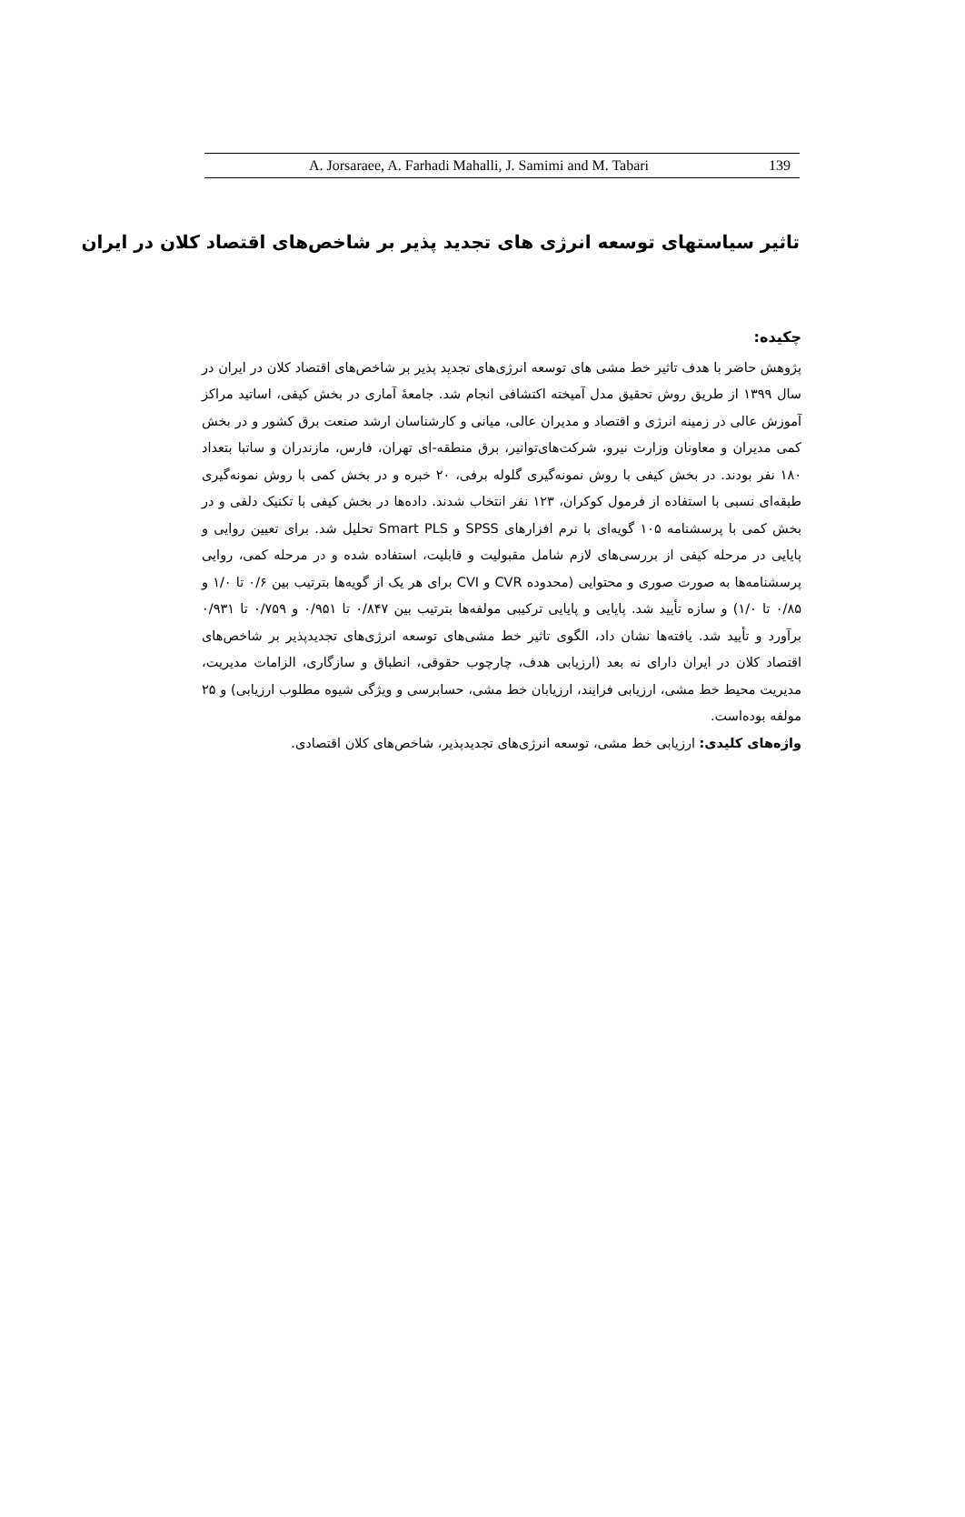A. Jorsaraee, A. Farhadi Mahalli, J. Samimi and M. Tabari 139
تاثیر سیاستهای توسعه انرژی های تجدید پذیر بر شاخص‌های اقتصاد کلان در ایران
چکیده:
پژوهش حاضر با هدف تاثیر خط مشی های توسعه انرژی‌های تجدید پذیر بر شاخص‌های اقتصاد کلان در ایران در سال ۱۳۹۹ از طریق روش تحقیق مدل آمیخته اکتشافی انجام شد. جامعهٔ آماری در بخش کیفی، اساتید مراکز آموزش عالی در زمینه انرژی و اقتصاد و مدیران عالی، میانی و کارشناسان ارشد صنعت برق کشور و در بخش کمی مدیران و معاونان وزارت نیرو، شرکت‌های‌توانیر، برق منطقه-ای تهران، فارس، مازندران و ساتبا بتعداد ۱۸۰ نفر بودند. در بخش کیفی با روش نمونه‌گیری گلوله برفی، ۲۰ خبره و در بخش کمی با روش نمونه‌گیری طبقه‌ای نسبی با استفاده از فرمول کوکران، ۱۲۳ نفر انتخاب شدند. داده‌ها در بخش کیفی با تکنیک دلفی و در بخش کمی با پرسشنامه ۱۰۵ گویه‌ای با نرم افزارهای SPSS و Smart PLS تحلیل شد. برای تعیین روایی و پایایی در مرحله کیفی از بررسی‌های لازم شامل مقبولیت و قابلیت، استفاده شده و در مرحله کمی، روایی پرسشنامه‌ها به صورت صوری و محتوایی (محدوده CVR و CVI برای هر یک از گویه‌ها بترتیب بین ۰/۶ تا ۱/۰ و ۰/۸۵ تا ۱/۰) و سازه تأیید شد. پایایی و پایایی ترکیبی مولفه‌ها بترتیب بین ۰/۸۴۷ تا ۰/۹۵۱ و ۰/۷۵۹ تا ۰/۹۳۱ برآورد و تأیید شد. یافته‌ها نشان داد، الگوی تاثیر خط مشی‌های توسعه انرژی‌های تجدیدپذیر بر شاخص‌های اقتصاد کلان در ایران دارای نه بعد (ارزیابی هدف، چارچوب حقوقی، انطباق و سازگاری، الزامات مدیریت، مدیریت محیط خط مشی، ارزیابی فرایند، ارزیابان خط مشی، حسابرسی و ویژگی شیوه مطلوب ارزیابی) و ۲۵ مولفه بوده‌است.
واژه‌های کلیدی: ارزیابی خط مشی، توسعه انرژی‌های تجدیدپذیر، شاخص‌های کلان اقتصادی.